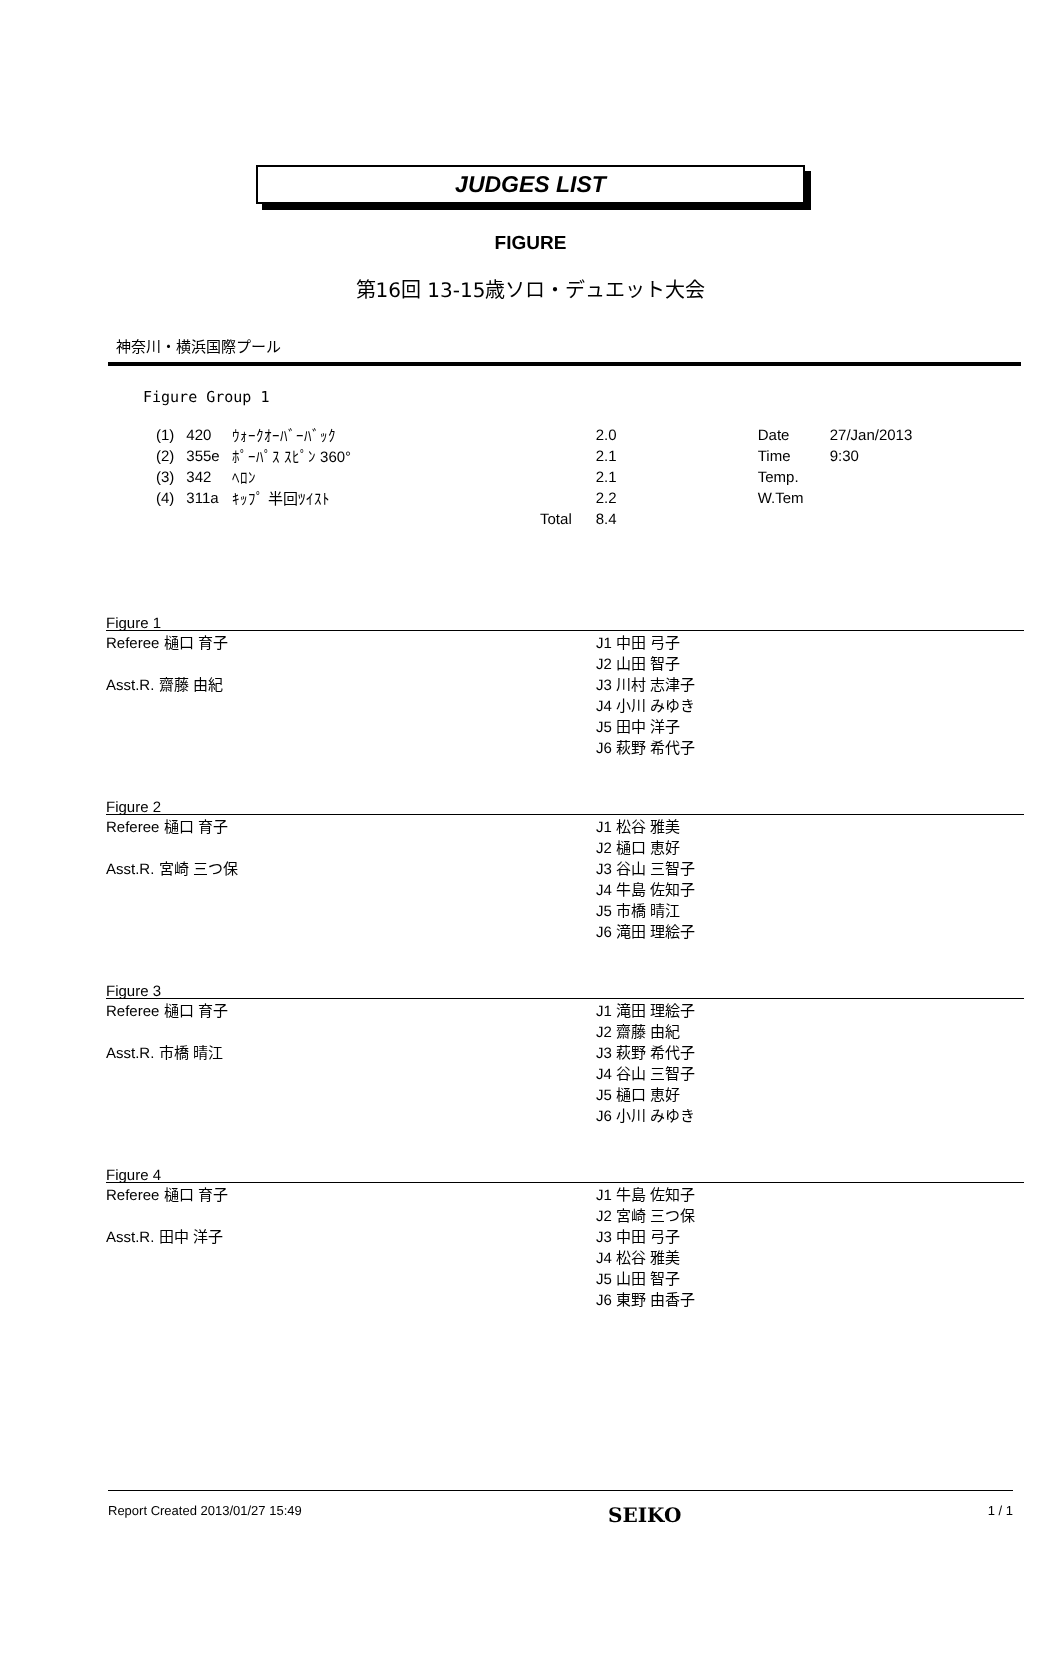JUDGES LIST
FIGURE
第16回 13-15歳ソロ・デュエット大会
神奈川・横浜国際プール
Figure Group 1
| (1) | 420 | ｳｫｰｸｵｰﾊﾞｰﾊﾞｯｸ | | 2.0 | Date | 27/Jan/2013 |
| (2) | 355e | ﾎﾟｰﾊﾟｽ ｽﾋﾟﾝ 360° | | 2.1 | Time | 9:30 |
| (3) | 342 | ﾍﾛﾝ | | 2.1 | Temp. | |
| (4) | 311a | ｷｯﾌﾟ 半回ﾂｲｽﾄ | | 2.2 | W.Tem | |
| | | Total | | 8.4 | | |
Figure 1
| Referee 樋口 育子 | J1 中田 弓子 |
| | J2 山田 智子 |
| Asst.R. 齋藤 由紀 | J3 川村 志津子 |
| | J4 小川 みゆき |
| | J5 田中 洋子 |
| | J6 萩野 希代子 |
Figure 2
| Referee 樋口 育子 | J1 松谷 雅美 |
| | J2 樋口 恵好 |
| Asst.R. 宮崎 三つ保 | J3 谷山 三智子 |
| | J4 牛島 佐知子 |
| | J5 市橋 晴江 |
| | J6 滝田 理絵子 |
Figure 3
| Referee 樋口 育子 | J1 滝田 理絵子 |
| | J2 齋藤 由紀 |
| Asst.R. 市橋 晴江 | J3 萩野 希代子 |
| | J4 谷山 三智子 |
| | J5 樋口 恵好 |
| | J6 小川 みゆき |
Figure 4
| Referee 樋口 育子 | J1 牛島 佐知子 |
| | J2 宮崎 三つ保 |
| Asst.R. 田中 洋子 | J3 中田 弓子 |
| | J4 松谷 雅美 |
| | J5 山田 智子 |
| | J6 東野 由香子 |
Report Created 2013/01/27 15:49 SEIKO 1 / 1